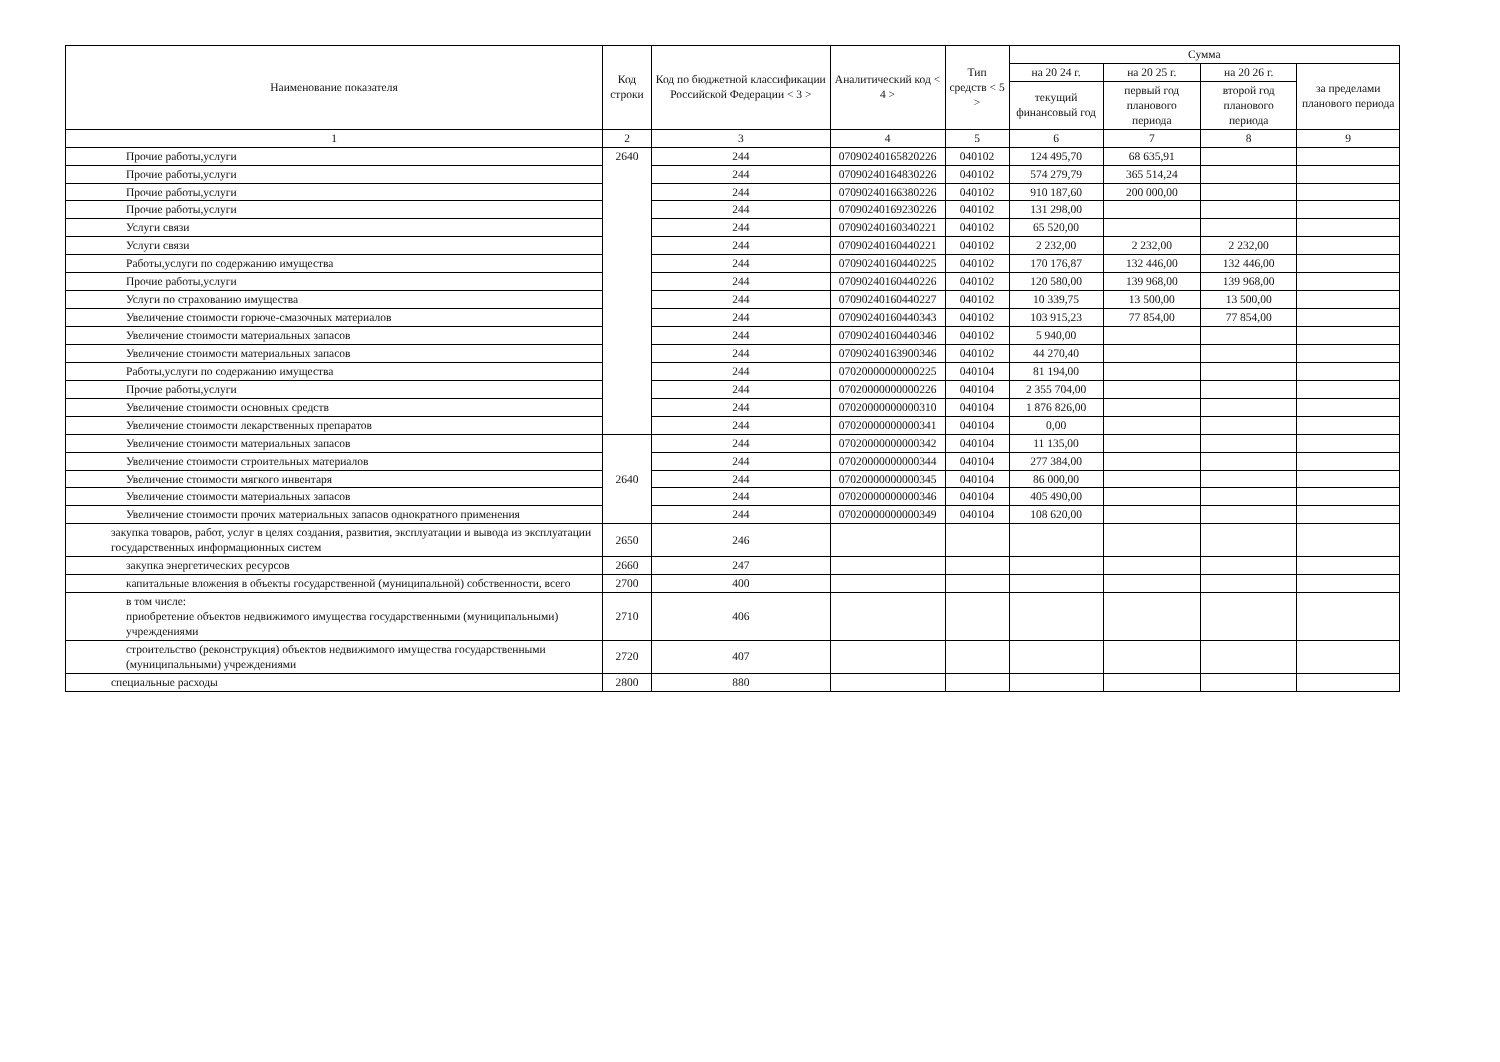| Наименование показателя | Код строки | Код по бюджетной классификации Российской Федерации < 3 > | Аналитический код < 4 > | Тип средств < 5 > | Сумма | | | |
| --- | --- | --- | --- | --- | --- | --- | --- | --- |
| | | | | | на 20 24 г. | на 20 25 г. | на 20 26 г. | за пределами планового периода |
| | | | | | текущий финансовый год | первый год планового периода | второй год планового периода | |
| 1 | 2 | 3 | 4 | 5 | 6 | 7 | 8 | 9 |
| Прочие работы,услуги | 2640 | 244 | 07090240165820226 | 040102 | 124 495,70 | 68 635,91 | | |
| Прочие работы,услуги | | 244 | 07090240164830226 | 040102 | 574 279,79 | 365 514,24 | | |
| Прочие работы,услуги | | 244 | 07090240166380226 | 040102 | 910 187,60 | 200 000,00 | | |
| Прочие работы,услуги | | 244 | 07090240169230226 | 040102 | 131 298,00 | | | |
| Услуги связи | | 244 | 07090240160340221 | 040102 | 65 520,00 | | | |
| Услуги связи | | 244 | 07090240160440221 | 040102 | 2 232,00 | 2 232,00 | 2 232,00 | |
| Работы,услуги по содержанию имущества | | 244 | 07090240160440225 | 040102 | 170 176,87 | 132 446,00 | 132 446,00 | |
| Прочие работы,услуги | | 244 | 07090240160440226 | 040102 | 120 580,00 | 139 968,00 | 139 968,00 | |
| Услуги по страхованию имущества | | 244 | 07090240160440227 | 040102 | 10 339,75 | 13 500,00 | 13 500,00 | |
| Увеличение стоимости горюче-смазочных материалов | | 244 | 07090240160440343 | 040102 | 103 915,23 | 77 854,00 | 77 854,00 | |
| Увеличение стоимости материальных запасов | | 244 | 07090240160440346 | 040102 | 5 940,00 | | | |
| Увеличение стоимости материальных запасов | | 244 | 07090240163900346 | 040102 | 44 270,40 | | | |
| Работы,услуги по содержанию имущества | | 244 | 07020000000000225 | 040104 | 81 194,00 | | | |
| Прочие работы,услуги | | 244 | 07020000000000226 | 040104 | 2 355 704,00 | | | |
| Увеличение стоимости основных средств | | 244 | 07020000000000310 | 040104 | 1 876 826,00 | | | |
| Увеличение стоимости лекарственных препаратов | | 244 | 07020000000000341 | 040104 | 0,00 | | | |
| Увеличение стоимости материальных запасов | 2640 | 244 | 07020000000000342 | 040104 | 11 135,00 | | | |
| Увеличение стоимости строительных материалов | | 244 | 07020000000000344 | 040104 | 277 384,00 | | | |
| Увеличение стоимости мягкого инвентаря | | 244 | 07020000000000345 | 040104 | 86 000,00 | | | |
| Увеличение стоимости материальных запасов | | 244 | 07020000000000346 | 040104 | 405 490,00 | | | |
| Увеличение стоимости прочих материальных запасов однократного применения | | 244 | 07020000000000349 | 040104 | 108 620,00 | | | |
| закупка товаров, работ, услуг в целях создания, развития, эксплуатации и вывода из эксплуатации государственных информационных систем | 2650 | 246 | | | | | | |
| закупка энергетических ресурсов | 2660 | 247 | | | | | | |
| капитальные вложения в объекты государственной (муниципальной) собственности, всего | 2700 | 400 | | | | | | |
| в том числе: приобретение объектов недвижимого имущества государственными (муниципальными) учреждениями | 2710 | 406 | | | | | | |
| строительство (реконструкция) объектов недвижимого имущества государственными (муниципальными) учреждениями | 2720 | 407 | | | | | | |
| специальные расходы | 2800 | 880 | | | | | | |